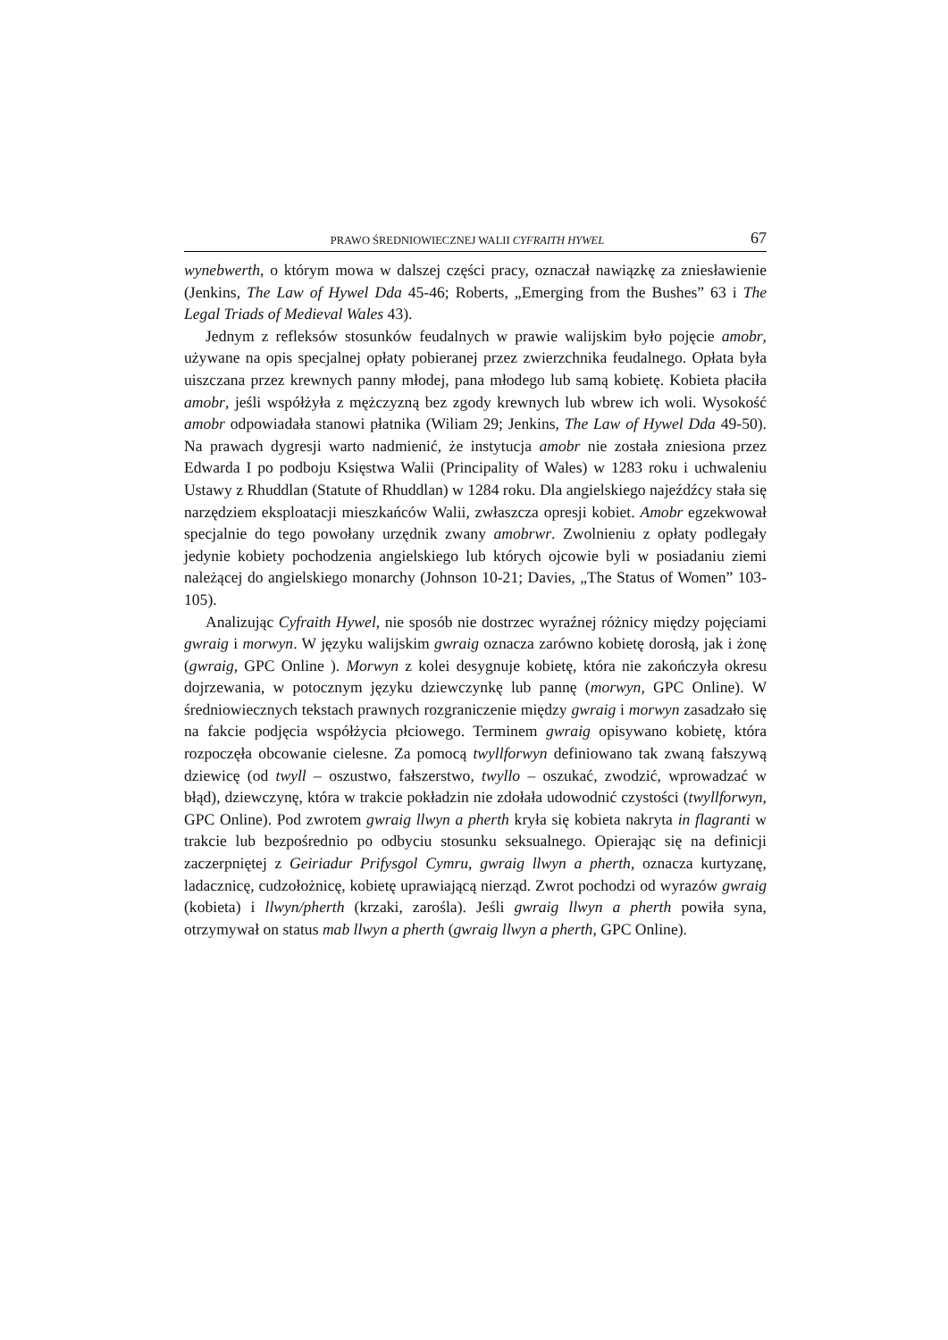PRAWO ŚREDNIOWIECZNEJ WALII CYFRAITH HYWEL 67
wynebwerth, o którym mowa w dalszej części pracy, oznaczał nawiązkę za zniesławienie (Jenkins, The Law of Hywel Dda 45-46; Roberts, „Emerging from the Bushes” 63 i The Legal Triads of Medieval Wales 43).
Jednym z refleksów stosunków feudalnych w prawie walijskim było pojęcie amobr, używane na opis specjalnej opłaty pobieranej przez zwierzchnika feudalnego. Opłata była uiszczana przez krewnych panny młodej, pana młodego lub samą kobietę. Kobieta płaciła amobr, jeśli współżyła z mężczyzną bez zgody krewnych lub wbrew ich woli. Wysokość amobr odpowiadała stanowi płatnika (Wiliam 29; Jenkins, The Law of Hywel Dda 49-50). Na prawach dygresji warto nadmienić, że instytucja amobr nie została zniesiona przez Edwarda I po podboju Księstwa Walii (Principality of Wales) w 1283 roku i uchwaleniu Ustawy z Rhuddlan (Statute of Rhuddlan) w 1284 roku. Dla angielskiego najeźdźcy stała się narzędziem eksploatacji mieszkańców Walii, zwłaszcza opresji kobiet. Amobr egzekwował specjalnie do tego powołany urzędnik zwany amobrwr. Zwolnieniu z opłaty podlegały jedynie kobiety pochodzenia angielskiego lub których ojcowie byli w posiadaniu ziemi należącej do angielskiego monarchy (Johnson 10-21; Davies, „The Status of Women” 103-105).
Analizując Cyfraith Hywel, nie sposób nie dostrzec wyraźnej różnicy między pojęciami gwraig i morwyn. W języku walijskim gwraig oznacza zarówno kobietę dorosłą, jak i żonę (gwraig, GPC Online ). Morwyn z kolei desygnuje kobietę, która nie zakończyła okresu dojrzewania, w potocznym języku dziewczynkę lub pannę (morwyn, GPC Online). W średniowiecznych tekstach prawnych rozgraniczenie między gwraig i morwyn zasadzało się na fakcie podjęcia współżycia płciowego. Terminem gwraig opisywano kobietę, która rozpoczęła obcowanie cielesne. Za pomocą twyllforwyn definiowano tak zwaną fałszywą dziewicę (od twyll – oszustwo, fałszerstwo, twyllo – oszukać, zwodzić, wprowadzać w błąd), dziewczynę, która w trakcie pokładzin nie zdołała udowodnić czystości (twyllforwyn, GPC Online). Pod zwrotem gwraig llwyn a pherth kryła się kobieta nakryta in flagranti w trakcie lub bezpośrednio po odbyciu stosunku seksualnego. Opierając się na definicji zaczerpniętej z Geiriadur Prifysgol Cymru, gwraig llwyn a pherth, oznacza kurtyzanę, ladacznicę, cudzołożnicę, kobietę uprawiającą nierząd. Zwrot pochodzi od wyrazów gwraig (kobieta) i llwyn/pherth (krzaki, zarośla). Jeśli gwraig llwyn a pherth powiła syna, otrzymywał on status mab llwyn a pherth (gwraig llwyn a pherth, GPC Online).